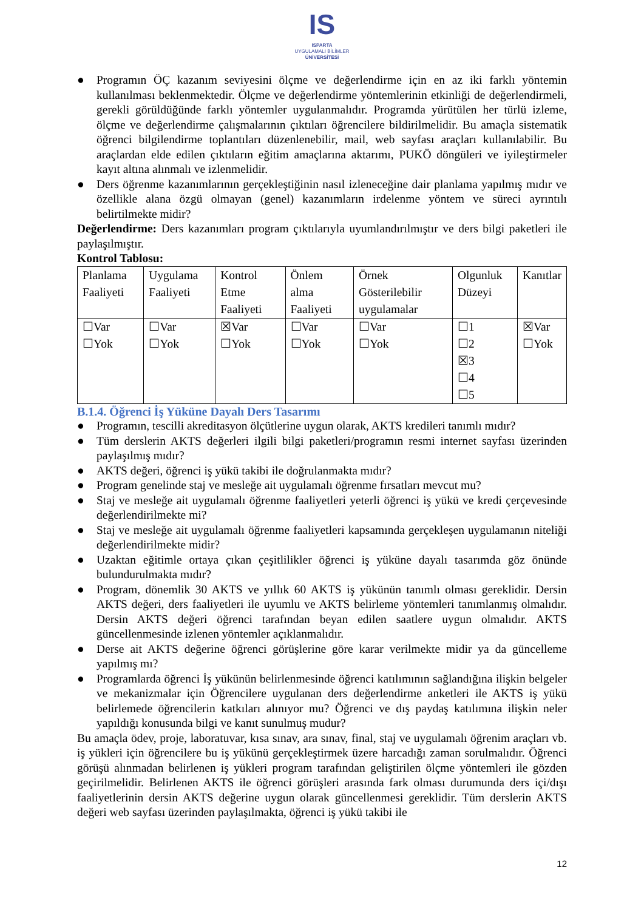IS
ISPARTA
UYGULAMALI BİLİMLER
ÜNİVERSİTESİ
● Programın ÖÇ kazanım seviyesini ölçme ve değerlendirme için en az iki farklı yöntemin kullanılması beklenmektedir. Ölçme ve değerlendirme yöntemlerinin etkinliği de değerlendirmeli, gerekli görüldüğünde farklı yöntemler uygulanmalıdır. Programda yürütülen her türlü izleme, ölçme ve değerlendirme çalışmalarının çıktıları öğrencilere bildirilmelidir. Bu amaçla sistematik öğrenci bilgilendirme toplantıları düzenlenebilir, mail, web sayfası araçları kullanılabilir. Bu araçlardan elde edilen çıktıların eğitim amaçlarına aktarımı, PUKÖ döngüleri ve iyileştirmeler kayıt altına alınmalı ve izlenmelidir.
● Ders öğrenme kazanımlarının gerçekleştiğinin nasıl izleneceğine dair planlama yapılmış mıdır ve özellikle alana özgü olmayan (genel) kazanımların irdelenme yöntem ve süreci ayrıntılı belirtilmekte midir?
Değerlendirme: Ders kazanımları program çıktılarıyla uyumlandırılmıştır ve ders bilgi paketleri ile paylaşılmıştır.
Kontrol Tablosu:
| Planlama Faaliyeti | Uygulama Faaliyeti | Kontrol Etme Faaliyeti | Önlem alma Faaliyeti | Örnek Gösterilebilir uygulamalar | Olgunluk Düzeyi | Kanıtlar |
| ☐Var ☐Yok | ☐Var ☐Yok | ☒Var ☐Yok | ☐Var ☐Yok | ☐Var ☐Yok | ☐1 ☐2 ☒3 ☐4 ☐5 | ☒Var ☐Yok |
B.1.4. Öğrenci İş Yüküne Dayalı Ders Tasarımı
● Programın, tescilli akreditasyon ölçütlerine uygun olarak, AKTS kredileri tanımlı mıdır?
● Tüm derslerin AKTS değerleri ilgili bilgi paketleri/programın resmi internet sayfası üzerinden paylaşılmış mıdır?
● AKTS değeri, öğrenci iş yükü takibi ile doğrulanmakta mıdır?
● Program genelinde staj ve mesleğe ait uygulamalı öğrenme fırsatları mevcut mu?
● Staj ve mesleğe ait uygulamalı öğrenme faaliyetleri yeterli öğrenci iş yükü ve kredi çerçevesinde değerlendirilmekte mi?
● Staj ve mesleğe ait uygulamalı öğrenme faaliyetleri kapsamında gerçekleşen uygulamanın niteliği değerlendirilmekte midir?
● Uzaktan eğitimle ortaya çıkan çeşitlilikler öğrenci iş yüküne dayalı tasarımda göz önünde bulundurulmakta mıdır?
● Program, dönemlik 30 AKTS ve yıllık 60 AKTS iş yükünün tanımlı olması gereklidir. Dersin AKTS değeri, ders faaliyetleri ile uyumlu ve AKTS belirleme yöntemleri tanımlanmış olmalıdır. Dersin AKTS değeri öğrenci tarafından beyan edilen saatlere uygun olmalıdır. AKTS güncellenmesinde izlenen yöntemler açıklanmalıdır.
● Derse ait AKTS değerine öğrenci görüşlerine göre karar verilmekte midir ya da güncelleme yapılmış mı?
● Programlarda öğrenci İş yükünün belirlenmesinde öğrenci katılımının sağlandığına ilişkin belgeler ve mekanizmalar için Öğrencilere uygulanan ders değerlendirme anketleri ile AKTS iş yükü belirlemede öğrencilerin katkıları alınıyor mu? Öğrenci ve dış paydaş katılımına ilişkin neler yapıldığı konusunda bilgi ve kanıt sunulmuş mudur?
Bu amaçla ödev, proje, laboratuvar, kısa sınav, ara sınav, final, staj ve uygulamalı öğrenim araçları vb. iş yükleri için öğrencilere bu iş yükünü gerçekleştirmek üzere harcadığı zaman sorulmalıdır. Öğrenci görüşü alınmadan belirlenen iş yükleri program tarafından geliştirilen ölçme yöntemleri ile gözden geçirilmelidir. Belirlenen AKTS ile öğrenci görüşleri arasında fark olması durumunda ders içi/dışı faaliyetlerinin dersin AKTS değerine uygun olarak güncellenmesi gereklidir. Tüm derslerin AKTS değeri web sayfası üzerinden paylaşılmakta, öğrenci iş yükü takibi ile
12